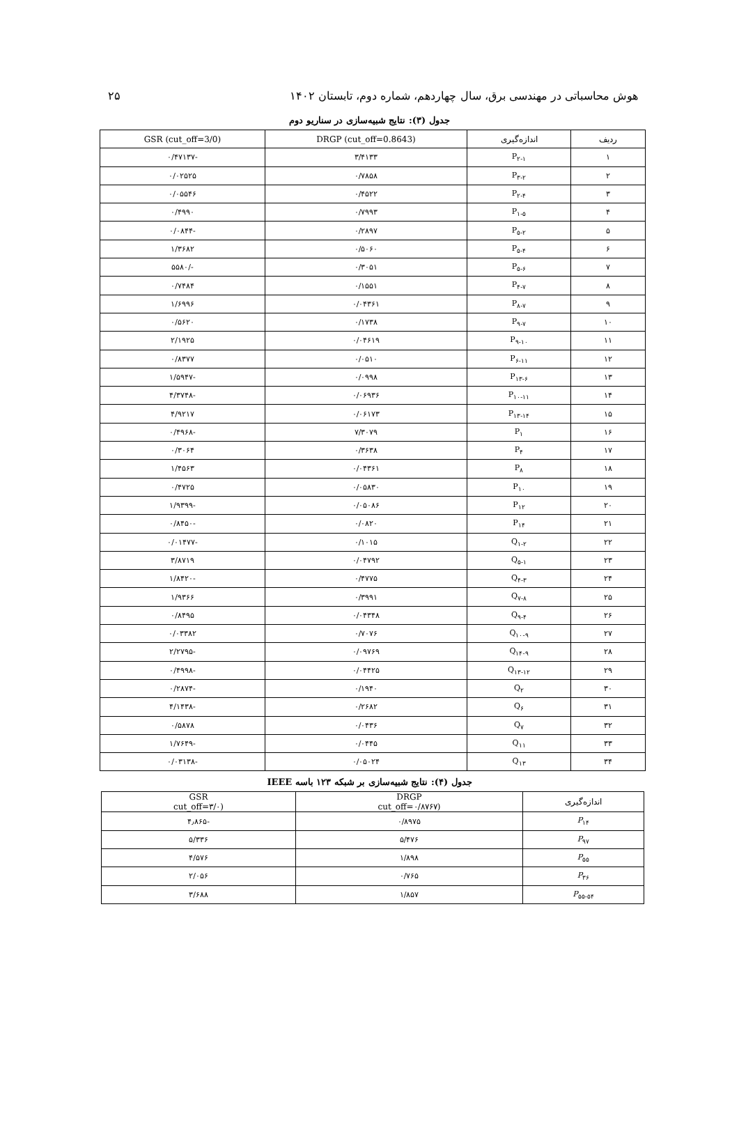هوش محاسباتی در مهندسی برق، سال چهاردهم، شماره دوم، تابستان ۱۴۰۲ ۲۵
جدول (۳): نتایج شبیه‌سازی در سناریو دوم
| ردیف | اندازه‌گیری | DRGP (cut_off=0.8643) | GSR (cut_off=3/0) |
| --- | --- | --- | --- |
| ۱ | P<sub>۲-۱</sub> | ۳/۴۱۳۳ | -۰/۴۷۱۳۷ |
| ۲ | P<sub>۳-۲</sub> | ۰/۷۸۵۸ | ۰/۰۲۵۲۵ |
| ۳ | P<sub>۲-۴</sub> | ۰/۴۵۲۲ | ۰/۰۵۵۴۶ |
| ۴ | P<sub>۱-۵</sub> | ۰/۷۹۹۳ | ۰/۴۹۹۰ |
| ۵ | P<sub>۵-۲</sub> | ۰/۲۸۹۷ | -۰/۰۸۴۴ |
| ۶ | P<sub>۵-۴</sub> | ۰/۵۰۶۰ | ۱/۳۶۸۲ |
| ۷ | P<sub>۵-۶</sub> | ۰/۳۰۵۱ | -/۵۵۸۰ |
| ۸ | P<sub>۴-۷</sub> | ۰/۱۵۵۱ | ۰/۷۴۸۴ |
| ۹ | P<sub>۸-۷</sub> | ۰/۰۴۳۶۱ | ۱/۶۹۹۶ |
| ۱۰ | P<sub>۹-۷</sub> | ۰/۱۷۳۸ | ۰/۵۶۲۰ |
| ۱۱ | P<sub>۹-۱۰</sub> | ۰/۰۴۶۱۹ | ۲/۱۹۲۵ |
| ۱۲ | P<sub>۶-۱۱</sub> | ۰/۰۵۱۰ | ۰/۸۳۷۷ |
| ۱۳ | P<sub>۱۳-۶</sub> | ۰/۰۹۹۸ | -۱/۵۹۴۷ |
| ۱۴ | P<sub>۱۰-۱۱</sub> | ۰/۰۶۹۳۶ | -۴/۳۷۴۸ |
| ۱۵ | P<sub>۱۳-۱۴</sub> | ۰/۰۶۱۷۳ | ۴/۹۲۱۷ |
| ۱۶ | P<sub>۱</sub> | ۷/۳۰۷۹ | -۰/۴۹۶۸ |
| ۱۷ | P<sub>۴</sub> | ۰/۳۶۳۸ | ۰/۳۰۶۴ |
| ۱۸ | P<sub>۸</sub> | ۰/۰۴۳۶۱ | ۱/۴۵۶۳ |
| ۱۹ | P<sub>۱۰</sub> | ۰/۰۵۸۳۰ | ۰/۴۷۲۵ |
| ۲۰ | P<sub>۱۲</sub> | ۰/۰۵۰۸۶ | -۱/۹۳۹۹ |
| ۲۱ | P<sub>۱۴</sub> | ۰/۰۸۲۰ | -۰/۸۴۵۰ |
| ۲۲ | Q<sub>۱-۲</sub> | ۰/۱۰۱۵ | -۰/۰۱۴۷۷ |
| ۲۳ | Q<sub>۵-۱</sub> | ۰/۰۴۷۹۲ | ۳/۸۷۱۹ |
| ۲۴ | Q<sub>۴-۳</sub> | ۰/۴۷۷۵ | -۱/۸۴۲۰ |
| ۲۵ | Q<sub>۷-۸</sub> | ۰/۳۹۹۱ | ۱/۹۳۶۶ |
| ۲۶ | Q<sub>۹-۴</sub> | ۰/۰۴۳۴۸ | ۰/۸۴۹۵ |
| ۲۷ | Q<sub>۱۰-۹</sub> | ۰/۷۰۷۶ | ۰/۰۳۳۸۲ |
| ۲۸ | Q<sub>۱۴-۹</sub> | ۰/۰۹۷۶۹ | -۲/۲۷۹۵ |
| ۲۹ | Q<sub>۱۳-۱۲</sub> | ۰/۰۴۴۲۵ | -۰/۴۹۹۸ |
| ۳۰ | Q<sub>۲</sub> | ۰/۱۹۴۰ | -۰/۲۸۷۴ |
| ۳۱ | Q<sub>۶</sub> | ۰/۲۶۸۲ | -۴/۱۴۳۸ |
| ۳۲ | Q<sub>۷</sub> | ۰/۰۴۳۶ | ۰/۵۸۷۸ |
| ۳۳ | Q<sub>۱۱</sub> | ۰/۰۴۴۵ | -۱/۷۶۴۹ |
| ۳۴ | Q<sub>۱۳</sub> | ۰/۰۵۰۲۴ | -۰/۰۳۱۳۸ |
جدول (۴): نتایج شبیه‌سازی بر شبکه ۱۲۳ باسه IEEE
| اندازه‌گیری | DRGP (cut_off=۰/۸۷۶۷ | GSR (cut_off=۳/۰ |
| --- | --- | --- |
| P<sub>۱۴</sub> | ۰/۸۹۷۵ | -۴٫۸۶۵ |
| P<sub>۹۷</sub> | ۵/۴۷۶ | ۵/۳۳۶ |
| P<sub>۵۵</sub> | ۱/۸۹۸ | ۴/۵۷۶ |
| P<sub>۳۶</sub> | ۰/۷۶۵ | ۲/۰۵۶ |
| P<sub>۵۵-۵۴</sub> | ۱/۸۵۷ | ۳/۶۸۸ |